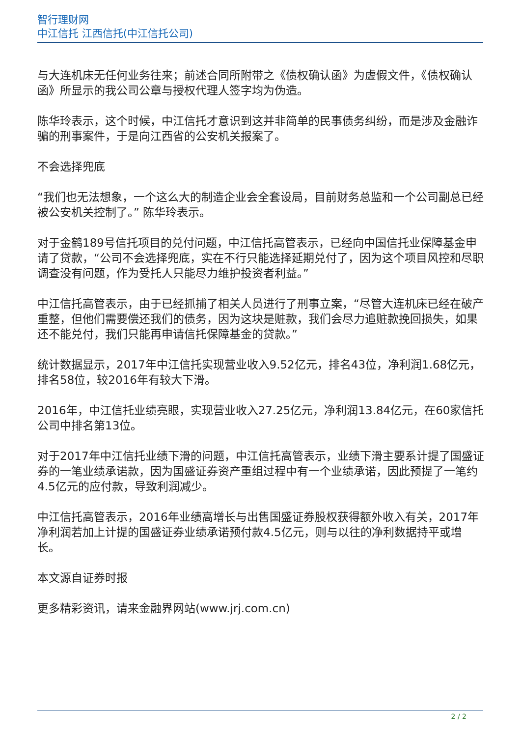智行理财网
中江信托 江西信托(中江信托公司)
与大连机床无任何业务往来；前述合同所附带之《债权确认函》为虚假文件，《债权确认函》所显示的我公司公章与授权代理人签字均为伪造。
陈华玲表示，这个时候，中江信托才意识到这并非简单的民事债务纠纷，而是涉及金融诈骗的刑事案件，于是向江西省的公安机关报案了。
不会选择兜底
“我们也无法想象，一个这么大的制造企业会全套设局，目前财务总监和一个公司副总已经被公安机关控制了。” 陈华玲表示。
对于金鹤189号信托项目的兑付问题，中江信托高管表示，已经向中国信托业保障基金申请了贷款，“公司不会选择兜底，实在不行只能选择延期兑付了，因为这个项目风控和尽职调查没有问题，作为受托人只能尽力维护投资者利益。”
中江信托高管表示，由于已经抓捕了相关人员进行了刑事立案，“尽管大连机床已经在破产重整，但他们需要偿还我们的债务，因为这块是赃款，我们会尽力追赃款挽回损失，如果还不能兑付，我们只能再申请信托保障基金的贷款。”
统计数据显示，2017年中江信托实现营业收入9.52亿元，排名43位，净利润1.68亿元，排名58位，较2016年有较大下滑。
2016年，中江信托业绩亮眼，实现营业收入27.25亿元，净利润13.84亿元，在60家信托公司中排名第13位。
对于2017年中江信托业绩下滑的问题，中江信托高管表示，业绩下滑主要系计提了国盛证券的一笔业绩承诺款，因为国盛证券资产重组过程中有一个业绩承诺，因此预提了一笔约4.5亿元的应付款，导致利润减少。
中江信托高管表示，2016年业绩高增长与出售国盛证券股权获得额外收入有关，2017年净利润若加上计提的国盛证券业绩承诺预付款4.5亿元，则与以往的净利数据持平或增长。
本文源自证券时报
更多精彩资讯，请来金融界网站(www.jrj.com.cn)
2 / 2